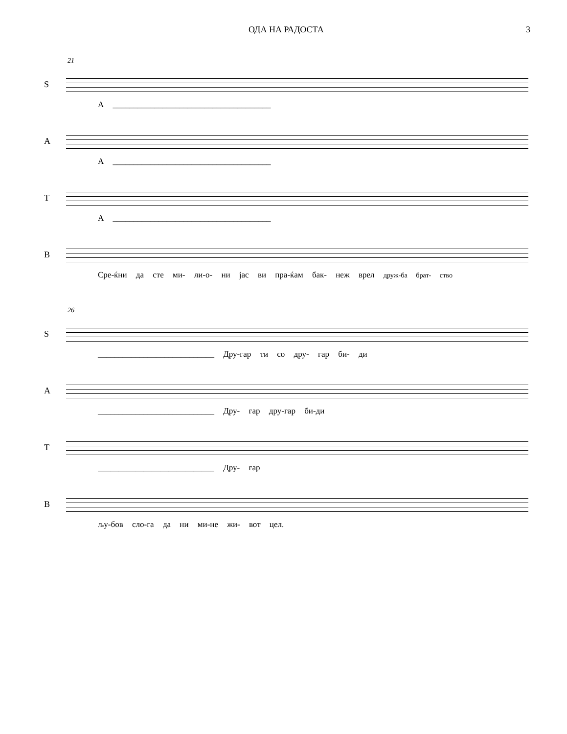ОДА НА РАДОСТА 3
21
S
А ______________________________________
A
А ______________________________________
T
А ______________________________________
B
Сре-ќни да сте ми- ли-о- ни јас ви пра-ќам бак- неж врел друж-ба брат- ство
26
S
____________________________ Дру-гар ти со дру- гар би- ди
A
____________________________ Дру- гар дру-гар би-ди
T
____________________________ Дру- гар
B
љу-бов сло-га да ни ми-не жи- вот цел.